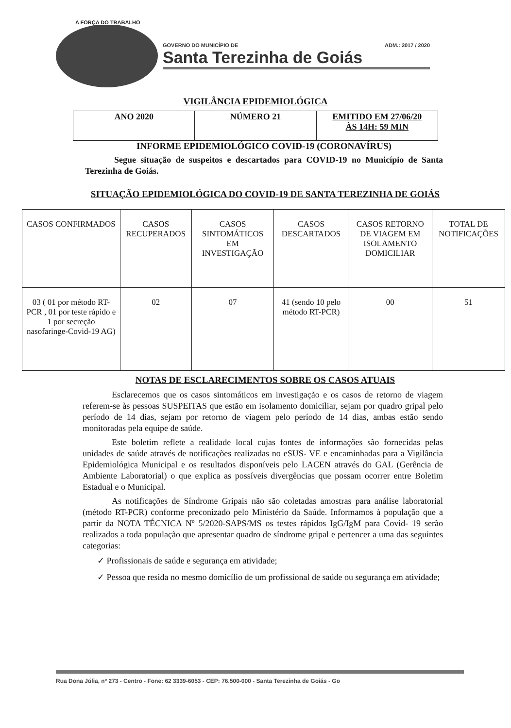A FORÇA DO TRABALHO
GOVERNO DO MUNICÍPIO DE ADM.: 2017 / 2020
Santa Terezinha de Goiás
VIGILÂNCIA EPIDEMIOLÓGICA
| ANO 2020 | NÚMERO 21 | EMITIDO EM 27/06/20 ÀS 14H: 59 MIN |
INFORME EPIDEMIOLÓGICO COVID-19 (CORONAVÍRUS)
Segue situação de suspeitos e descartados para COVID-19 no Município de Santa Terezinha de Goiás.
SITUAÇÃO EPIDEMIOLÓGICA DO COVID-19 DE SANTA TEREZINHA DE GOIÁS
| CASOS CONFIRMADOS | CASOS RECUPERADOS | CASOS SINTOMÁTICOS EM INVESTIGAÇÃO | CASOS DESCARTADOS | CASOS RETORNO DE VIAGEM EM ISOLAMENTO DOMICILIAR | TOTAL DE NOTIFICAÇÕES |
| --- | --- | --- | --- | --- | --- |
| 03 ( 01 por método RT-PCR , 01 por teste rápido e 1 por secreção nasofaringe-Covid-19 AG) | 02 | 07 | 41 (sendo 10 pelo método RT-PCR) | 00 | 51 |
NOTAS DE ESCLARECIMENTOS SOBRE OS CASOS ATUAIS
Esclarecemos que os casos sintomáticos em investigação e os casos de retorno de viagem referem-se às pessoas SUSPEITAS que estão em isolamento domiciliar, sejam por quadro gripal pelo período de 14 dias, sejam por retorno de viagem pelo período de 14 dias, ambas estão sendo monitoradas pela equipe de saúde.
Este boletim reflete a realidade local cujas fontes de informações são fornecidas pelas unidades de saúde através de notificações realizadas no eSUS- VE e encaminhadas para a Vigilância Epidemiológica Municipal e os resultados disponíveis pelo LACEN através do GAL (Gerência de Ambiente Laboratorial) o que explica as possíveis divergências que possam ocorrer entre Boletim Estadual e o Municipal.
As notificações de Síndrome Gripais não são coletadas amostras para análise laboratorial (método RT-PCR) conforme preconizado pelo Ministério da Saúde. Informamos à população que a partir da NOTA TÉCNICA Nº 5/2020-SAPS/MS os testes rápidos IgG/IgM para Covid- 19 serão realizados a toda população que apresentar quadro de síndrome gripal e pertencer a uma das seguintes categorias:
✓ Profissionais de saúde e segurança em atividade;
✓ Pessoa que resida no mesmo domicílio de um profissional de saúde ou segurança em atividade;
Rua Dona Júlia, nº 273 - Centro - Fone: 62 3339-6053 - CEP: 76.500-000 - Santa Terezinha de Goiás - Go